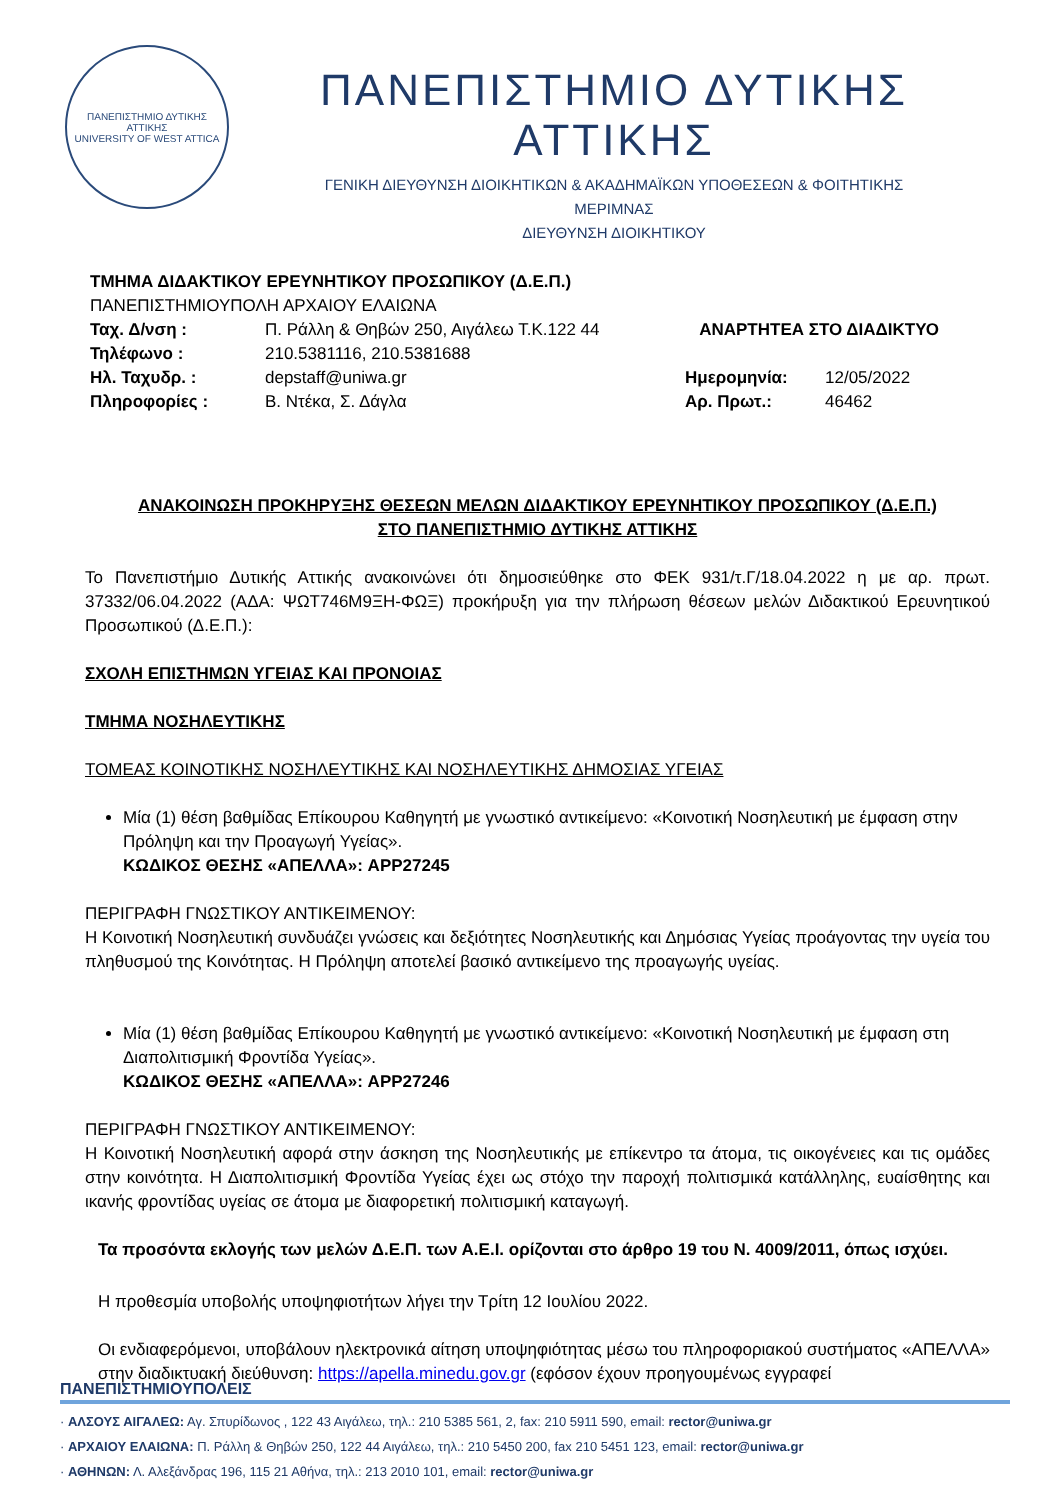ΠΑΝΕΠΙΣΤΗΜΙΟ ΔΥΤΙΚΗΣ ΑΤΤΙΚΗΣ
UNIVERSITY OF WEST ATTICA
ΠΑΝΕΠΙΣΤΗΜΙΟ ΔΥΤΙΚΗΣ ΑΤΤΙΚΗΣ
ΓΕΝΙΚΗ ΔΙΕΥΘΥΝΣΗ ΔΙΟΙΚΗΤΙΚΩΝ & ΑΚΑΔΗΜΑΪΚΩΝ ΥΠΟΘΕΣΕΩΝ & ΦΟΙΤΗΤΙΚΗΣ ΜΕΡΙΜΝΑΣ
ΔΙΕΥΘΥΝΣΗ ΔΙΟΙΚΗΤΙΚΟΥ
ΤΜΗΜΑ ΔΙΔΑΚΤΙΚΟΥ ΕΡΕΥΝΗΤΙΚΟΥ ΠΡΟΣΩΠΙΚΟΥ (Δ.Ε.Π.)
ΠΑΝΕΠΙΣΤΗΜΙΟΥΠΟΛΗ ΑΡΧΑΙΟΥ ΕΛΑΙΩΝΑ
Ταχ. Δ/νση : Π. Ράλλη & Θηβών 250, Αιγάλεω Τ.Κ.122 44 ΑΝΑΡΤΗΤΕΑ ΣΤΟ ΔΙΑΔΙΚΤΥΟ
Τηλέφωνο : 210.5381116, 210.5381688
Ηλ. Ταχυδρ. : depstaff@uniwa.gr Ημερομηνία: 12/05/2022
Πληροφορίες : Β. Ντέκα, Σ. Δάγλα Αρ. Πρωτ.: 46462
ΑΝΑΚΟΙΝΩΣΗ ΠΡΟΚΗΡΥΞΗΣ ΘΕΣΕΩΝ ΜΕΛΩΝ ΔΙΔΑΚΤΙΚΟΥ ΕΡΕΥΝΗΤΙΚΟΥ ΠΡΟΣΩΠΙΚΟΥ (Δ.Ε.Π.)
ΣΤΟ ΠΑΝΕΠΙΣΤΗΜΙΟ ΔΥΤΙΚΗΣ ΑΤΤΙΚΗΣ
Το Πανεπιστήμιο Δυτικής Αττικής ανακοινώνει ότι δημοσιεύθηκε στο ΦΕΚ 931/τ.Γ/18.04.2022 η με αρ. πρωτ. 37332/06.04.2022 (ΑΔΑ: ΨΩΤ746Μ9ΞΗ-ΦΩΞ) προκήρυξη για την πλήρωση θέσεων μελών Διδακτικού Ερευνητικού Προσωπικού (Δ.Ε.Π.):
ΣΧΟΛΗ ΕΠΙΣΤΗΜΩΝ ΥΓΕΙΑΣ ΚΑΙ ΠΡΟΝΟΙΑΣ
ΤΜΗΜΑ ΝΟΣΗΛΕΥΤΙΚΗΣ
ΤΟΜΕΑΣ ΚΟΙΝΟΤΙΚΗΣ ΝΟΣΗΛΕΥΤΙΚΗΣ ΚΑΙ ΝΟΣΗΛΕΥΤΙΚΗΣ ΔΗΜΟΣΙΑΣ ΥΓΕΙΑΣ
Μία (1) θέση βαθμίδας Επίκουρου Καθηγητή με γνωστικό αντικείμενο: «Κοινοτική Νοσηλευτική με έμφαση στην Πρόληψη και την Προαγωγή Υγείας».
ΚΩΔΙΚΟΣ ΘΕΣΗΣ «ΑΠΕΛΛΑ»: APP27245
ΠΕΡΙΓΡΑΦΗ ΓΝΩΣΤΙΚΟΥ ΑΝΤΙΚΕΙΜΕΝΟΥ:
Η Κοινοτική Νοσηλευτική συνδυάζει γνώσεις και δεξιότητες Νοσηλευτικής και Δημόσιας Υγείας προάγοντας την υγεία του πληθυσμού της Κοινότητας. Η Πρόληψη αποτελεί βασικό αντικείμενο της προαγωγής υγείας.
Μία (1) θέση βαθμίδας Επίκουρου Καθηγητή με γνωστικό αντικείμενο: «Κοινοτική Νοσηλευτική με έμφαση στη Διαπολιτισμική Φροντίδα Υγείας».
ΚΩΔΙΚΟΣ ΘΕΣΗΣ «ΑΠΕΛΛΑ»: APP27246
ΠΕΡΙΓΡΑΦΗ ΓΝΩΣΤΙΚΟΥ ΑΝΤΙΚΕΙΜΕΝΟΥ:
Η Κοινοτική Νοσηλευτική αφορά στην άσκηση της Νοσηλευτικής με επίκεντρο τα άτομα, τις οικογένειες και τις ομάδες στην κοινότητα. Η Διαπολιτισμική Φροντίδα Υγείας έχει ως στόχο την παροχή πολιτισμικά κατάλληλης, ευαίσθητης και ικανής φροντίδας υγείας σε άτομα με διαφορετική πολιτισμική καταγωγή.
Τα προσόντα εκλογής των μελών Δ.Ε.Π. των Α.Ε.Ι. ορίζονται στο άρθρο 19 του Ν. 4009/2011, όπως ισχύει.
Η προθεσμία υποβολής υποψηφιοτήτων λήγει την Τρίτη 12 Ιουλίου 2022.
Οι ενδιαφερόμενοι, υποβάλουν ηλεκτρονικά αίτηση υποψηφιότητας μέσω του πληροφοριακού συστήματος «ΑΠΕΛΛΑ» στην διαδικτυακή διεύθυνση: https://apella.minedu.gov.gr (εφόσον έχουν προηγουμένως εγγραφεί
ΠΑΝΕΠΙΣΤΗΜΙΟΥΠΟΛΕΙΣ
· ΑΛΣΟΥΣ ΑΙΓΑΛΕΩ: Αγ. Σπυρίδωνος , 122 43 Αιγάλεω, τηλ.: 210 5385 561, 2, fax: 210 5911 590, email: rector@uniwa.gr
· ΑΡΧΑΙΟΥ ΕΛΑΙΩΝΑ: Π. Ράλλη & Θηβών 250, 122 44 Αιγάλεω, τηλ.: 210 5450 200, fax 210 5451 123, email: rector@uniwa.gr
· ΑΘΗΝΩΝ: Λ. Αλεξάνδρας 196, 115 21 Αθήνα, τηλ.: 213 2010 101, email: rector@uniwa.gr